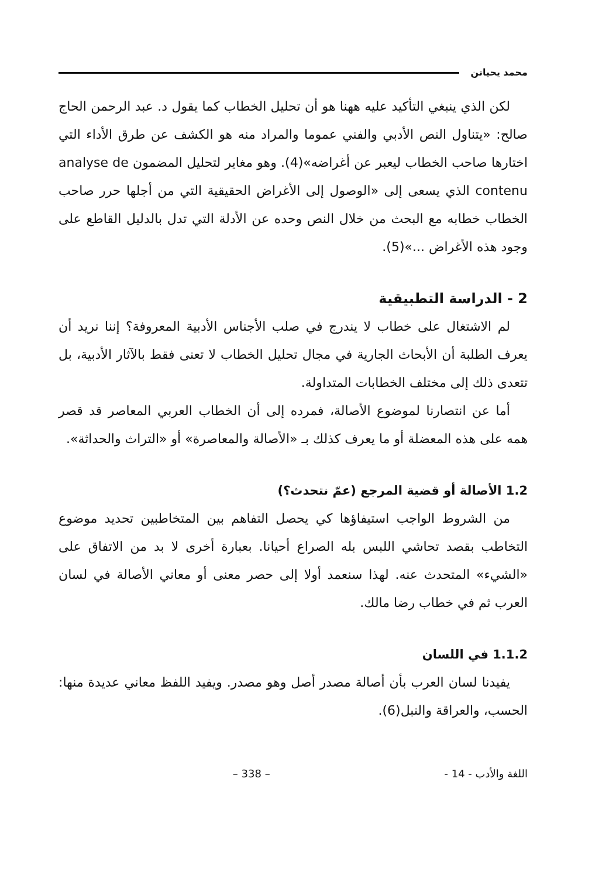محمد يحياتن
لكن الذي ينبغي التأكيد عليه ههنا هو أن تحليل الخطاب كما يقول د. عبد الرحمن الحاج صالح: «يتناول النص الأدبي والفني عموما والمراد منه هو الكشف عن طرق الأداء التي اختارها صاحب الخطاب ليعبر عن أغراضه»(4). وهو مغاير لتحليل المضمون analyse de contenu الذي يسعى إلى «الوصول إلى الأغراض الحقيقية التي من أجلها حرر صاحب الخطاب خطابه مع البحث من خلال النص وحده عن الأدلة التي تدل بالدليل القاطع على وجود هذه الأغراض ...»(5).
2 - الدراسة التطبيقية
لم الاشتغال على خطاب لا يندرج في صلب الأجناس الأدبية المعروفة؟ إننا نريد أن يعرف الطلبة أن الأبحاث الجارية في مجال تحليل الخطاب لا تعنى فقط بالآثار الأدبية، بل تتعدى ذلك إلى مختلف الخطابات المتداولة.
أما عن انتصارنا لموضوع الأصالة، فمرده إلى أن الخطاب العربي المعاصر قد قصر همه على هذه المعضلة أو ما يعرف كذلك بـ «الأصالة والمعاصرة» أو «التراث والحداثة».
1.2 الأصالة أو قضية المرجع (عمّ نتحدث؟)
من الشروط الواجب استيفاؤها كي يحصل التفاهم بين المتخاطبين تحديد موضوع التخاطب بقصد تحاشي اللبس بله الصراع أحيانا. بعبارة أخرى لا بد من الاتفاق على «الشيء» المتحدث عنه. لهذا سنعمد أولا إلى حصر معنى أو معاني الأصالة في لسان العرب ثم في خطاب رضا مالك.
1.1.2 في اللسان
يفيدنا لسان العرب بأن أصالة مصدر أصل وهو مصدر. ويفيد اللفظ معاني عديدة منها: الحسب، والعراقة والنبل(6).
اللغة والأدب - 14 - – 338 –